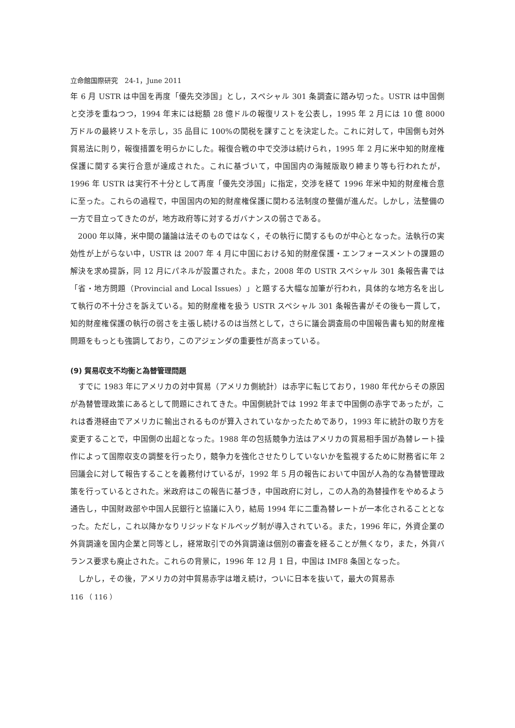立命館国際研究　24-1，June 2011
年 6 月 USTR は中国を再度「優先交渉国」とし，スペシャル 301 条調査に踏み切った。USTR は中国側と交渉を重ねつつ，1994 年末には総額 28 億ドルの報復リストを公表し，1995 年 2 月には 10 億 8000 万ドルの最終リストを示し，35 品目に 100%の関税を課すことを決定した。これに対して，中国側も対外貿易法に則り，報復措置を明らかにした。報復合戦の中で交渉は続けられ，1995 年 2 月に米中知的財産権保護に関する実行合意が達成された。これに基づいて，中国国内の海賊版取り締まり等も行われたが，1996 年 USTR は実行不十分として再度「優先交渉国」に指定，交渉を経て 1996 年米中知的財産権合意に至った。これらの過程で，中国国内の知的財産権保護に関わる法制度の整備が進んだ。しかし，法整備の一方で目立ってきたのが，地方政府等に対するガバナンスの弱さである。
2000 年以降，米中間の議論は法そのものではなく，その執行に関するものが中心となった。法執行の実効性が上がらない中，USTR は 2007 年 4 月に中国における知的財産保護・エンフォースメントの課題の解決を求め提訴，同 12 月にパネルが設置された。また，2008 年の USTR スペシャル 301 条報告書では「省・地方問題（Provincial and Local Issues）」と題する大幅な加筆が行われ，具体的な地方名を出して執行の不十分さを訴えている。知的財産権を扱う USTR スペシャル 301 条報告書がその後も一貫して，知的財産権保護の執行の弱さを主張し続けるのは当然として，さらに議会調査局の中国報告書も知的財産権問題をもっとも強調しており，このアジェンダの重要性が高まっている。
(9) 貿易収支不均衡と為替管理問題
すでに 1983 年にアメリカの対中貿易（アメリカ側統計）は赤字に転じており，1980 年代からその原因が為替管理政策にあるとして問題にされてきた。中国側統計では 1992 年まで中国側の赤字であったが，これは香港経由でアメリカに輸出されるものが算入されていなかったためであり，1993 年に統計の取り方を変更することで，中国側の出超となった。1988 年の包括競争力法はアメリカの貿易相手国が為替レート操作によって国際収支の調整を行ったり，競争力を強化させたりしていないかを監視するために財務省に年 2 回議会に対して報告することを義務付けているが，1992 年 5 月の報告において中国が人為的な為替管理政策を行っているとされた。米政府はこの報告に基づき，中国政府に対し，この人為的為替操作をやめるよう通告し，中国財政部や中国人民銀行と協議に入り，結局 1994 年に二重為替レートが一本化されることとなった。ただし，これ以降かなりリジッドなドルペッグ制が導入されている。また，1996 年に，外資企業の外貨調達を国内企業と同等とし，経常取引での外貨調達は個別の審査を経ることが無くなり，また，外貨バランス要求も廃止された。これらの背景に，1996 年 12 月 1 日，中国は IMF8 条国となった。
しかし，その後，アメリカの対中貿易赤字は増え続け，ついに日本を抜いて，最大の貿易赤
116 （ 116 ）